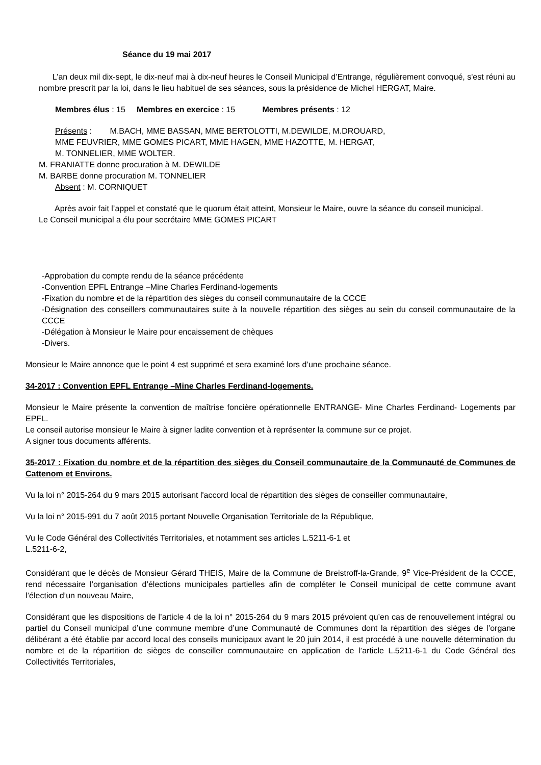Séance du 19 mai 2017
L’an deux mil dix-sept, le dix-neuf mai à dix-neuf heures le Conseil Municipal d’Entrange, régulièrement convoqué, s'est réuni au nombre prescrit par la loi, dans le lieu habituel de ses séances, sous la présidence de Michel HERGAT, Maire.
Membres élus : 15 Membres en exercice : 15 Membres présents : 12
Présents : M.BACH, MME BASSAN, MME BERTOLOTTI, M.DEWILDE, M.DROUARD,
MME FEUVRIER, MME GOMES PICART, MME HAGEN, MME HAZOTTE, M. HERGAT,
M. TONNELIER, MME WOLTER.
M. FRANIATTE donne procuration à M. DEWILDE
M. BARBE donne procuration M. TONNELIER
Absent : M. CORNIQUET
Après avoir fait l’appel et constaté que le quorum était atteint, Monsieur le Maire, ouvre la séance du conseil municipal.
Le Conseil municipal a élu pour secrétaire MME GOMES PICART
-Approbation du compte rendu de la séance précédente
-Convention EPFL Entrange –Mine Charles Ferdinand-logements
-Fixation du nombre et de la répartition des sièges du conseil communautaire de la CCCE
-Désignation des conseillers communautaires suite à la nouvelle répartition des sièges au sein du conseil communautaire de la CCCE
-Délégation à Monsieur le Maire pour encaissement de chèques
-Divers.
Monsieur le Maire annonce que le point 4 est supprimé et sera examiné lors d’une prochaine séance.
34-2017 : Convention EPFL Entrange –Mine Charles Ferdinand-logements.
Monsieur le Maire présente la convention de maîtrise foncière opérationnelle ENTRANGE- Mine Charles Ferdinand- Logements par EPFL.
Le conseil autorise monsieur le Maire à signer ladite convention et à représenter la commune sur ce projet.
A signer tous documents afférents.
35-2017 : Fixation du nombre et de la répartition des sièges du Conseil communautaire de la Communauté de Communes de Cattenom et Environs.
Vu la loi n° 2015-264 du 9 mars 2015 autorisant l'accord local de répartition des sièges de conseiller communautaire,
Vu la loi n° 2015-991 du 7 août 2015 portant Nouvelle Organisation Territoriale de la République,
Vu le Code Général des Collectivités Territoriales, et notamment ses articles L.5211-6-1 et
L.5211-6-2,
Considérant que le décès de Monsieur Gérard THEIS, Maire de la Commune de Breistroff-la-Grande, 9<sup>e</sup> Vice-Président de la CCCE, rend nécessaire l’organisation d’élections municipales partielles afin de compléter le Conseil municipal de cette commune avant l’élection d’un nouveau Maire,
Considérant que les dispositions de l’article 4 de la loi n° 2015-264 du 9 mars 2015 prévoient qu’en cas de renouvellement intégral ou partiel du Conseil municipal d’une commune membre d’une Communauté de Communes dont la répartition des sièges de l’organe délibérant a été établie par accord local des conseils municipaux avant le 20 juin 2014, il est procédé à une nouvelle détermination du nombre et de la répartition de sièges de conseiller communautaire en application de l’article L.5211-6-1 du Code Général des Collectivités Territoriales,